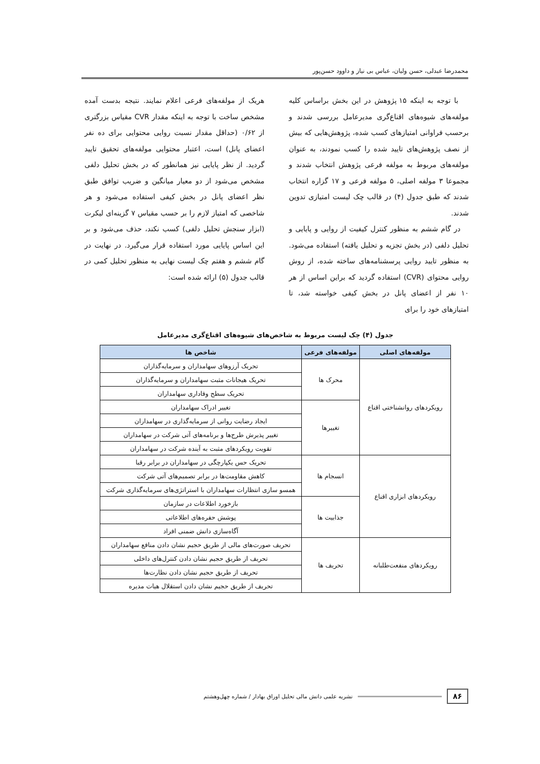محمدرضا عبدلی، حسن ولیان، عباس بی نیاز و داوود حسن‌پور
با توجه به اینکه ۱۵ پژوهش در این بخش براساس کلیه مولفه‌های شیوه‌های اقناع‌گری مدیرعامل بررسی شدند و برحسب فراوانی امتیازهای کسب شده، پژوهش‌هایی که بیش از نصف پژوهش‌های تایید شده را کسب نمودند، به عنوان مولفه‌های مربوط به مولفه فرعی پژوهش انتخاب شدند و مجموعا ۳ مولفه اصلی، ۵ مولفه فرعی و ۱۷ گزاره انتخاب شدند که طبق جدول (۴) در قالب چک لیست امتیازی تدوین شدند.
در گام ششم به منظور کنترل کیفیت از روایی و پایایی و تحلیل دلفی (در بخش تجزیه و تحلیل یافته) استفاده می‌شود. به منظور تایید روایی پرسشنامه‌های ساخته شده، از روش روایی محتوای (CVR) استفاده گردید که براین اساس از هر ۱۰ نفر از اعضای پانل در بخش کیفی خواسته شد، تا امتیازهای خود را برای
هریک از مولفه‌های فرعی اعلام نمایند. نتیجه بدست آمده مشخص ساخت با توجه به اینکه مقدار CVR مقیاس بزرگتری از ۰/۶۲ (حداقل مقدار نسبت روایی محتوایی برای ده نفر اعضای پانل) است، اعتبار محتوایی مولفه‌های تحقیق تایید گردید. از نظر پایایی نیز همانطور که در بخش تحلیل دلفی مشخص می‌شود از دو معیار میانگین و ضریب توافق طبق نظر اعضای پانل در بخش کیفی استفاده می‌شود و هر شاخصی که امتیاز لازم را بر حسب مقیاس ۷ گزینه‌ای لیکرت (ابزار سنجش تحلیل دلفی) کسب نکند، حذف می‌شود و بر این اساس پایایی مورد استفاده قرار می‌گیرد. در نهایت در گام ششم و هفتم چک لیست نهایی به منظور تحلیل کمی در قالب جدول (۵) ارائه شده است:
جدول (۴) چک لیست مربوط به شاخص‌های شیوه‌های اقناع‌گری مدیرعامل
| مولفه‌های اصلی | مولفه‌های فرعی | شاخص ها |
| --- | --- | --- |
| رویکردهای روانشناختی اقناع | محرک ها | تحریک آرزوهای سهامداران و سرمایه‌گذاران |
| | | تحریک هیجانات مثبت سهامداران و سرمایه‌گذاران |
| | | تحریک سطح وفاداری سهامداران |
| | تغییرها | تغییر ادراک سهامداران |
| | | ایجاد رضایت روانی از سرمایه‌گذاری در سهامداران |
| | | تغییر پذیرش طرح‌ها و برنامه‌های آتی شرکت در سهامداران |
| | | تقویت رویکردهای مثبت به آینده شرکت در سهامداران |
| رویکردهای ابزاری اقناع | انسجام ها | تحریک حس یکپارچگی در سهامداران در برابر رقبا |
| | | کاهش مقاومت‌ها در برابر تصمیم‌های آتی شرکت |
| | | همسو سازی انتظارات سهامداران با استراتژی‌های سرمایه‌گذاری شرکت |
| | جذابیت ها | بازخورد اطلاعات در سازمان |
| | | پوشش حفره‌های اطلاعاتی |
| | | آگاه‌سازی دانش ضمنی افراد |
| رویکردهای منفعت‌طلبانه | تحریف ها | تحریف صورت‌های مالی از طریق حجیم نشان دادن منافع سهامداران |
| | | تحریف از طریق حجیم نشان دادن کنترل‌های داخلی |
| | | تحریف از طریق حجیم نشان دادن نظارت‌ها |
| | | تحریف از طریق حجیم نشان دادن استقلال هیات مدیره |
۸۶ نشریه علمی دانش مالی تحلیل اوراق بهادار / شماره چهل‌وهشتم